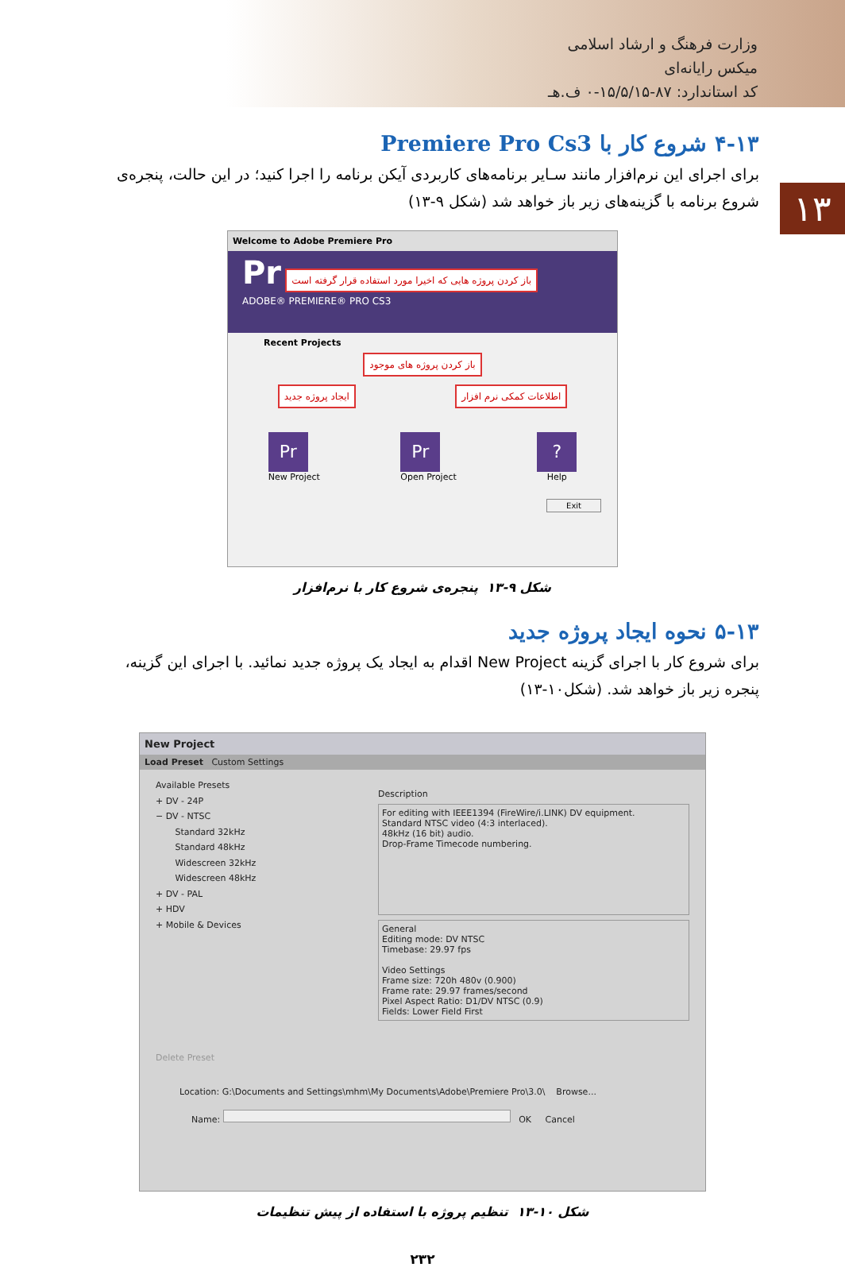وزارت فرهنگ و ارشاد اسلامی
میکس رایانه‌ای
کد استاندارد: ۸۷-۱۵/۵/۱۵-۰ ف.هـ
۱۳
۴-۱۳ شروع کار با Premiere Pro Cs3
برای اجرای این نرم‌افزار مانند سـایر برنامه‌های کاربردی آیکن برنامه را اجرا کنید؛ در این حالت، پنجره‌ی شروع برنامه با گزینه‌های زیر باز خواهد شد (شکل ۹-۱۳)
Welcome to Adobe Premiere Pro
Pr باز کردن پروژه هایی که اخیرا مورد استفاده قرار گرفته است
ADOBE® PREMIERE® PRO CS3
Recent Projects
باز کردن پروژه های موجود
ایجاد پروژه جدید اطلاعات کمکی نرم افزار
Pr
New Project
Pr
Open Project
?
Help
Exit
شکل ۹-۱۳ پنجره‌ی شروع کار با نرم‌افزار
۵-۱۳ نحوه ایجاد پروژه جدید
برای شروع کار با اجرای گزینه New Project اقدام به ایجاد یک پروژه جدید نمائید. با اجرای این گزینه، پنجره زیر باز خواهد شد. (شکل۱۰-۱۳)
New Project
Load Preset Custom Settings
Available Presets
+ DV - 24P
− DV - NTSC
Standard 32kHz
Standard 48kHz
Widescreen 32kHz
Widescreen 48kHz
+ DV - PAL
+ HDV
+ Mobile & Devices
Description
For editing with IEEE1394 (FireWire/i.LINK) DV equipment.
Standard NTSC video (4:3 interlaced).
48kHz (16 bit) audio.
Drop-Frame Timecode numbering.
General
Editing mode: DV NTSC
Timebase: 29.97 fps
Video Settings
Frame size: 720h 480v (0.900)
Frame rate: 29.97 frames/second
Pixel Aspect Ratio: D1/DV NTSC (0.9)
Fields: Lower Field First
Delete Preset
Location: G:\Documents and Settings\mhm\My Documents\Adobe\Premiere Pro\3.0\ Browse...
Name: OK Cancel
شکل ۱۰-۱۳ تنظیم پروژه با استفاده از پیش تنظیمات
۲۳۲